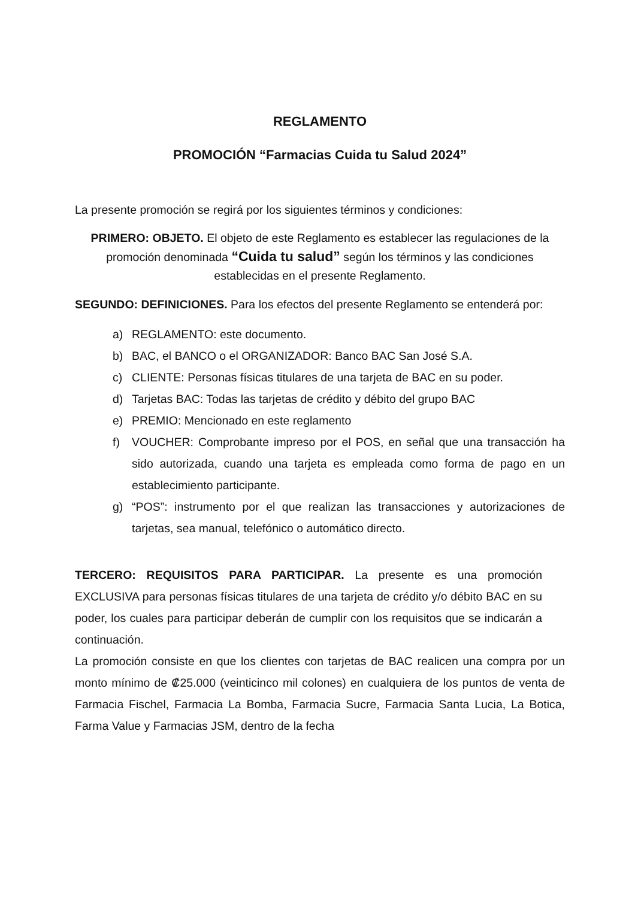REGLAMENTO
PROMOCIÓN “Farmacias Cuida tu Salud 2024”
La presente promoción se regirá por los siguientes términos y condiciones:
PRIMERO: OBJETO. El objeto de este Reglamento es establecer las regulaciones de la promoción denominada “Cuida tu salud” según los términos y las condiciones establecidas en el presente Reglamento.
SEGUNDO: DEFINICIONES. Para los efectos del presente Reglamento se entenderá por:
a) REGLAMENTO: este documento.
b) BAC, el BANCO o el ORGANIZADOR: Banco BAC San José S.A.
c) CLIENTE: Personas físicas titulares de una tarjeta de BAC en su poder.
d) Tarjetas BAC: Todas las tarjetas de crédito y débito del grupo BAC
e) PREMIO: Mencionado en este reglamento
f) VOUCHER: Comprobante impreso por el POS, en señal que una transacción ha sido autorizada, cuando una tarjeta es empleada como forma de pago en un establecimiento participante.
g) “POS”: instrumento por el que realizan las transacciones y autorizaciones de tarjetas, sea manual, telefónico o automático directo.
TERCERO: REQUISITOS PARA PARTICIPAR. La presente es una promoción EXCLUSIVA para personas físicas titulares de una tarjeta de crédito y/o débito BAC en su poder, los cuales para participar deberán de cumplir con los requisitos que se indicarán a continuación.
La promoción consiste en que los clientes con tarjetas de BAC realicen una compra por un monto mínimo de ₡25.000 (veinticinco mil colones) en cualquiera de los puntos de venta de Farmacia Fischel, Farmacia La Bomba, Farmacia Sucre, Farmacia Santa Lucia, La Botica, Farma Value y Farmacias JSM, dentro de la fecha